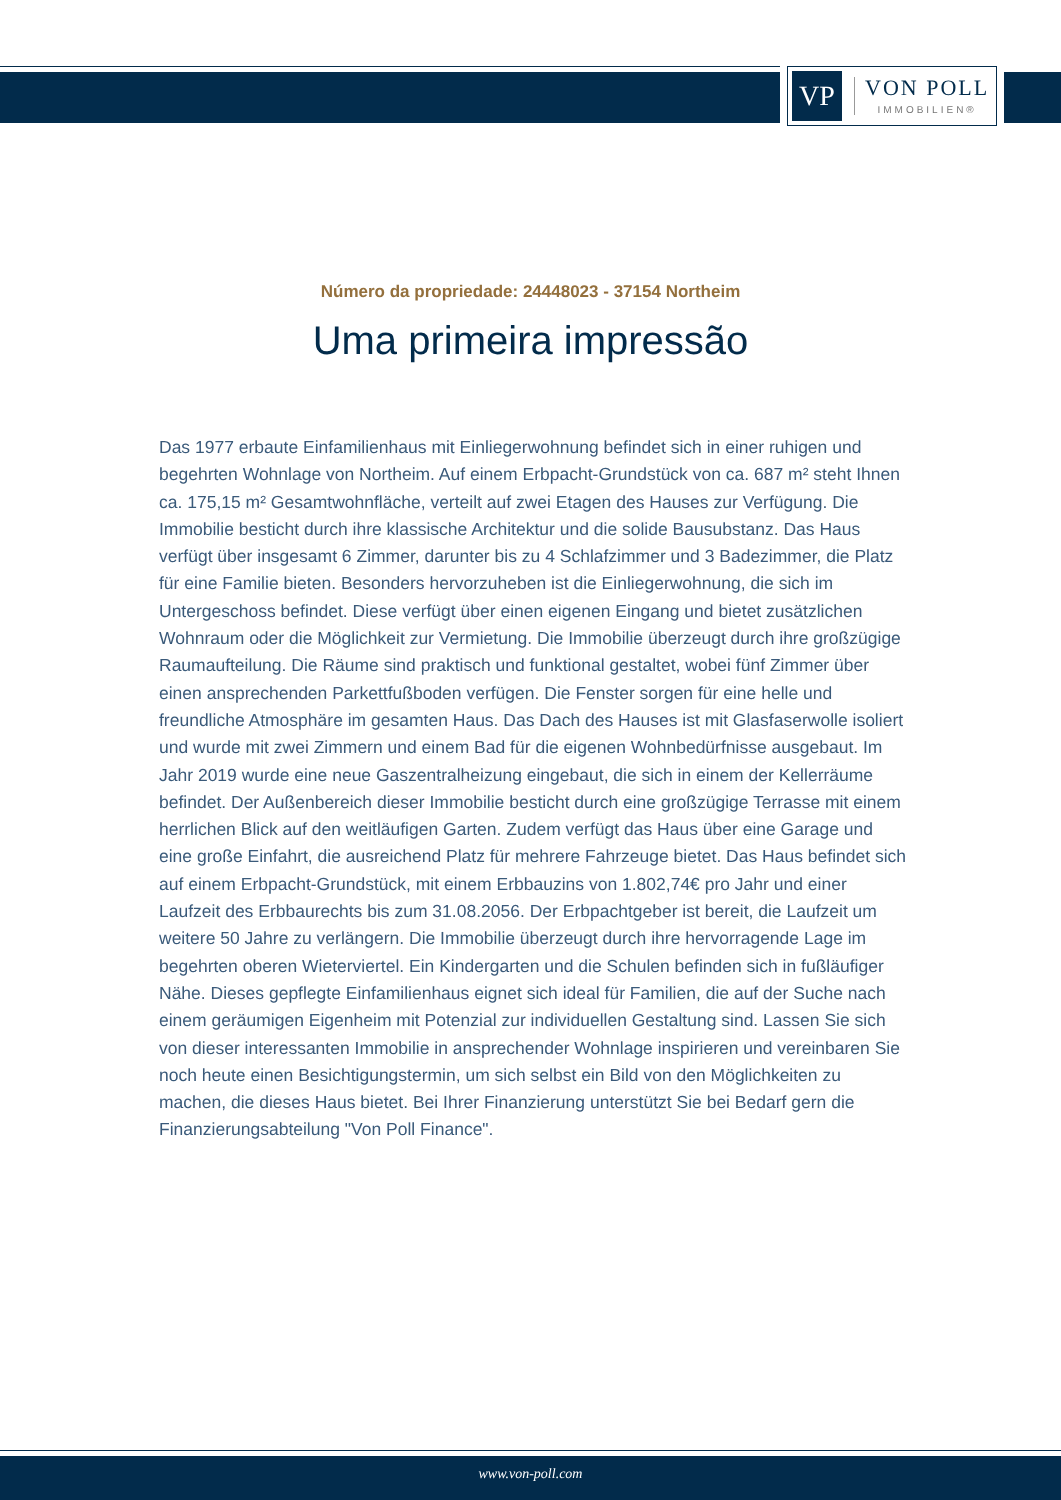VP
VON POLL
IMMOBILIEN®
Número da propriedade: 24448023 - 37154 Northeim
Uma primeira impressão
Das 1977 erbaute Einfamilienhaus mit Einliegerwohnung befindet sich in einer ruhigen und begehrten Wohnlage von Northeim. Auf einem Erbpacht-Grundstück von ca. 687 m² steht Ihnen ca. 175,15 m² Gesamtwohnfläche, verteilt auf zwei Etagen des Hauses zur Verfügung. Die Immobilie besticht durch ihre klassische Architektur und die solide Bausubstanz. Das Haus verfügt über insgesamt 6 Zimmer, darunter bis zu 4 Schlafzimmer und 3 Badezimmer, die Platz für eine Familie bieten. Besonders hervorzuheben ist die Einliegerwohnung, die sich im Untergeschoss befindet. Diese verfügt über einen eigenen Eingang und bietet zusätzlichen Wohnraum oder die Möglichkeit zur Vermietung. Die Immobilie überzeugt durch ihre großzügige Raumaufteilung. Die Räume sind praktisch und funktional gestaltet, wobei fünf Zimmer über einen ansprechenden Parkettfußboden verfügen. Die Fenster sorgen für eine helle und freundliche Atmosphäre im gesamten Haus. Das Dach des Hauses ist mit Glasfaserwolle isoliert und wurde mit zwei Zimmern und einem Bad für die eigenen Wohnbedürfnisse ausgebaut. Im Jahr 2019 wurde eine neue Gaszentralheizung eingebaut, die sich in einem der Kellerräume befindet. Der Außenbereich dieser Immobilie besticht durch eine großzügige Terrasse mit einem herrlichen Blick auf den weitläufigen Garten. Zudem verfügt das Haus über eine Garage und eine große Einfahrt, die ausreichend Platz für mehrere Fahrzeuge bietet. Das Haus befindet sich auf einem Erbpacht-Grundstück, mit einem Erbbauzins von 1.802,74€ pro Jahr und einer Laufzeit des Erbbaurechts bis zum 31.08.2056. Der Erbpachtgeber ist bereit, die Laufzeit um weitere 50 Jahre zu verlängern. Die Immobilie überzeugt durch ihre hervorragende Lage im begehrten oberen Wieterviertel. Ein Kindergarten und die Schulen befinden sich in fußläufiger Nähe. Dieses gepflegte Einfamilienhaus eignet sich ideal für Familien, die auf der Suche nach einem geräumigen Eigenheim mit Potenzial zur individuellen Gestaltung sind. Lassen Sie sich von dieser interessanten Immobilie in ansprechender Wohnlage inspirieren und vereinbaren Sie noch heute einen Besichtigungstermin, um sich selbst ein Bild von den Möglichkeiten zu machen, die dieses Haus bietet. Bei Ihrer Finanzierung unterstützt Sie bei Bedarf gern die Finanzierungsabteilung "Von Poll Finance".
www.von-poll.com